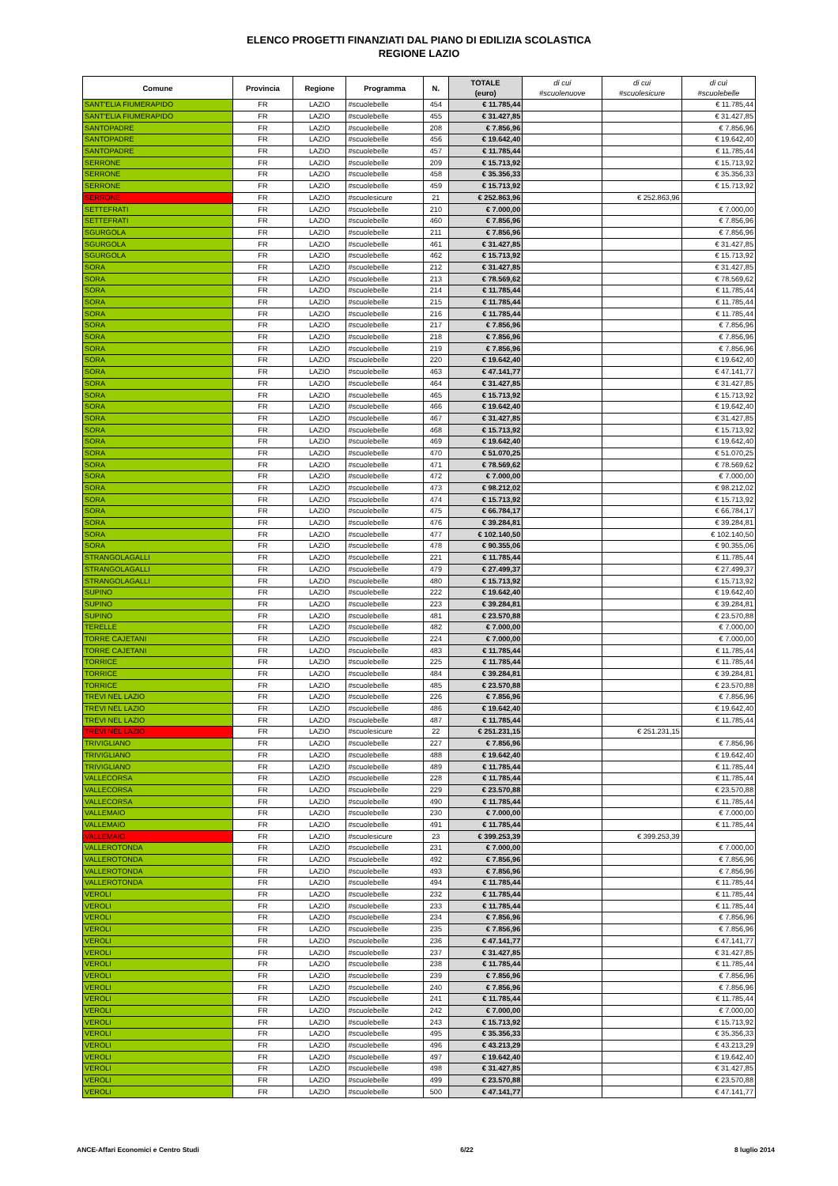ELENCO PROGETTI FINANZIATI DAL PIANO DI EDILIZIA SCOLASTICA
REGIONE LAZIO
| Comune | Provincia | Regione | Programma | N. | TOTALE (euro) | di cui #scuolenuove | di cui #scuolesicure | di cui #scuolebelle |
| --- | --- | --- | --- | --- | --- | --- | --- | --- |
| SANT'ELIA FIUMERAPIDO | FR | LAZIO | #scuolebelle | 454 | € 11.785,44 | | | € 11.785,44 |
| SANT'ELIA FIUMERAPIDO | FR | LAZIO | #scuolebelle | 455 | € 31.427,85 | | | € 31.427,85 |
| SANTOPADRE | FR | LAZIO | #scuolebelle | 208 | € 7.856,96 | | | € 7.856,96 |
| SANTOPADRE | FR | LAZIO | #scuolebelle | 456 | € 19.642,40 | | | € 19.642,40 |
| SANTOPADRE | FR | LAZIO | #scuolebelle | 457 | € 11.785,44 | | | € 11.785,44 |
| SERRONE | FR | LAZIO | #scuolebelle | 209 | € 15.713,92 | | | € 15.713,92 |
| SERRONE | FR | LAZIO | #scuolebelle | 458 | € 35.356,33 | | | € 35.356,33 |
| SERRONE | FR | LAZIO | #scuolebelle | 459 | € 15.713,92 | | | € 15.713,92 |
| SERRONE | FR | LAZIO | #scuolesicure | 21 | € 252.863,96 | | € 252.863,96 | |
| SETTEFRATI | FR | LAZIO | #scuolebelle | 210 | € 7.000,00 | | | € 7.000,00 |
| SETTEFRATI | FR | LAZIO | #scuolebelle | 460 | € 7.856,96 | | | € 7.856,96 |
| SGURGOLA | FR | LAZIO | #scuolebelle | 211 | € 7.856,96 | | | € 7.856,96 |
| SGURGOLA | FR | LAZIO | #scuolebelle | 461 | € 31.427,85 | | | € 31.427,85 |
| SGURGOLA | FR | LAZIO | #scuolebelle | 462 | € 15.713,92 | | | € 15.713,92 |
| SORA | FR | LAZIO | #scuolebelle | 212 | € 31.427,85 | | | € 31.427,85 |
| SORA | FR | LAZIO | #scuolebelle | 213 | € 78.569,62 | | | € 78.569,62 |
| SORA | FR | LAZIO | #scuolebelle | 214 | € 11.785,44 | | | € 11.785,44 |
| SORA | FR | LAZIO | #scuolebelle | 215 | € 11.785,44 | | | € 11.785,44 |
| SORA | FR | LAZIO | #scuolebelle | 216 | € 11.785,44 | | | € 11.785,44 |
| SORA | FR | LAZIO | #scuolebelle | 217 | € 7.856,96 | | | € 7.856,96 |
| SORA | FR | LAZIO | #scuolebelle | 218 | € 7.856,96 | | | € 7.856,96 |
| SORA | FR | LAZIO | #scuolebelle | 219 | € 7.856,96 | | | € 7.856,96 |
| SORA | FR | LAZIO | #scuolebelle | 220 | € 19.642,40 | | | € 19.642,40 |
| SORA | FR | LAZIO | #scuolebelle | 463 | € 47.141,77 | | | € 47.141,77 |
| SORA | FR | LAZIO | #scuolebelle | 464 | € 31.427,85 | | | € 31.427,85 |
| SORA | FR | LAZIO | #scuolebelle | 465 | € 15.713,92 | | | € 15.713,92 |
| SORA | FR | LAZIO | #scuolebelle | 466 | € 19.642,40 | | | € 19.642,40 |
| SORA | FR | LAZIO | #scuolebelle | 467 | € 31.427,85 | | | € 31.427,85 |
| SORA | FR | LAZIO | #scuolebelle | 468 | € 15.713,92 | | | € 15.713,92 |
| SORA | FR | LAZIO | #scuolebelle | 469 | € 19.642,40 | | | € 19.642,40 |
| SORA | FR | LAZIO | #scuolebelle | 470 | € 51.070,25 | | | € 51.070,25 |
| SORA | FR | LAZIO | #scuolebelle | 471 | € 78.569,62 | | | € 78.569,62 |
| SORA | FR | LAZIO | #scuolebelle | 472 | € 7.000,00 | | | € 7.000,00 |
| SORA | FR | LAZIO | #scuolebelle | 473 | € 98.212,02 | | | € 98.212,02 |
| SORA | FR | LAZIO | #scuolebelle | 474 | € 15.713,92 | | | € 15.713,92 |
| SORA | FR | LAZIO | #scuolebelle | 475 | € 66.784,17 | | | € 66.784,17 |
| SORA | FR | LAZIO | #scuolebelle | 476 | € 39.284,81 | | | € 39.284,81 |
| SORA | FR | LAZIO | #scuolebelle | 477 | € 102.140,50 | | | € 102.140,50 |
| SORA | FR | LAZIO | #scuolebelle | 478 | € 90.355,06 | | | € 90.355,06 |
| STRANGOLAGALLI | FR | LAZIO | #scuolebelle | 221 | € 11.785,44 | | | € 11.785,44 |
| STRANGOLAGALLI | FR | LAZIO | #scuolebelle | 479 | € 27.499,37 | | | € 27.499,37 |
| STRANGOLAGALLI | FR | LAZIO | #scuolebelle | 480 | € 15.713,92 | | | € 15.713,92 |
| SUPINO | FR | LAZIO | #scuolebelle | 222 | € 19.642,40 | | | € 19.642,40 |
| SUPINO | FR | LAZIO | #scuolebelle | 223 | € 39.284,81 | | | € 39.284,81 |
| SUPINO | FR | LAZIO | #scuolebelle | 481 | € 23.570,88 | | | € 23.570,88 |
| TERELLE | FR | LAZIO | #scuolebelle | 482 | € 7.000,00 | | | € 7.000,00 |
| TORRE CAJETANI | FR | LAZIO | #scuolebelle | 224 | € 7.000,00 | | | € 7.000,00 |
| TORRE CAJETANI | FR | LAZIO | #scuolebelle | 483 | € 11.785,44 | | | € 11.785,44 |
| TORRICE | FR | LAZIO | #scuolebelle | 225 | € 11.785,44 | | | € 11.785,44 |
| TORRICE | FR | LAZIO | #scuolebelle | 484 | € 39.284,81 | | | € 39.284,81 |
| TORRICE | FR | LAZIO | #scuolebelle | 485 | € 23.570,88 | | | € 23.570,88 |
| TREVI NEL LAZIO | FR | LAZIO | #scuolebelle | 226 | € 7.856,96 | | | € 7.856,96 |
| TREVI NEL LAZIO | FR | LAZIO | #scuolebelle | 486 | € 19.642,40 | | | € 19.642,40 |
| TREVI NEL LAZIO | FR | LAZIO | #scuolebelle | 487 | € 11.785,44 | | | € 11.785,44 |
| TREVI NEL LAZIO | FR | LAZIO | #scuolesicure | 22 | € 251.231,15 | | € 251.231,15 | |
| TRIVIGLIANO | FR | LAZIO | #scuolebelle | 227 | € 7.856,96 | | | € 7.856,96 |
| TRIVIGLIANO | FR | LAZIO | #scuolebelle | 488 | € 19.642,40 | | | € 19.642,40 |
| TRIVIGLIANO | FR | LAZIO | #scuolebelle | 489 | € 11.785,44 | | | € 11.785,44 |
| VALLECORSA | FR | LAZIO | #scuolebelle | 228 | € 11.785,44 | | | € 11.785,44 |
| VALLECORSA | FR | LAZIO | #scuolebelle | 229 | € 23.570,88 | | | € 23.570,88 |
| VALLECORSA | FR | LAZIO | #scuolebelle | 490 | € 11.785,44 | | | € 11.785,44 |
| VALLEMAIO | FR | LAZIO | #scuolebelle | 230 | € 7.000,00 | | | € 7.000,00 |
| VALLEMAIO | FR | LAZIO | #scuolebelle | 491 | € 11.785,44 | | | € 11.785,44 |
| VALLEMAIO | FR | LAZIO | #scuolesicure | 23 | € 399.253,39 | | € 399.253,39 | |
| VALLEROTONDA | FR | LAZIO | #scuolebelle | 231 | € 7.000,00 | | | € 7.000,00 |
| VALLEROTONDA | FR | LAZIO | #scuolebelle | 492 | € 7.856,96 | | | € 7.856,96 |
| VALLEROTONDA | FR | LAZIO | #scuolebelle | 493 | € 7.856,96 | | | € 7.856,96 |
| VALLEROTONDA | FR | LAZIO | #scuolebelle | 494 | € 11.785,44 | | | € 11.785,44 |
| VEROLI | FR | LAZIO | #scuolebelle | 232 | € 11.785,44 | | | € 11.785,44 |
| VEROLI | FR | LAZIO | #scuolebelle | 233 | € 11.785,44 | | | € 11.785,44 |
| VEROLI | FR | LAZIO | #scuolebelle | 234 | € 7.856,96 | | | € 7.856,96 |
| VEROLI | FR | LAZIO | #scuolebelle | 235 | € 7.856,96 | | | € 7.856,96 |
| VEROLI | FR | LAZIO | #scuolebelle | 236 | € 47.141,77 | | | € 47.141,77 |
| VEROLI | FR | LAZIO | #scuolebelle | 237 | € 31.427,85 | | | € 31.427,85 |
| VEROLI | FR | LAZIO | #scuolebelle | 238 | € 11.785,44 | | | € 11.785,44 |
| VEROLI | FR | LAZIO | #scuolebelle | 239 | € 7.856,96 | | | € 7.856,96 |
| VEROLI | FR | LAZIO | #scuolebelle | 240 | € 7.856,96 | | | € 7.856,96 |
| VEROLI | FR | LAZIO | #scuolebelle | 241 | € 11.785,44 | | | € 11.785,44 |
| VEROLI | FR | LAZIO | #scuolebelle | 242 | € 7.000,00 | | | € 7.000,00 |
| VEROLI | FR | LAZIO | #scuolebelle | 243 | € 15.713,92 | | | € 15.713,92 |
| VEROLI | FR | LAZIO | #scuolebelle | 495 | € 35.356,33 | | | € 35.356,33 |
| VEROLI | FR | LAZIO | #scuolebelle | 496 | € 43.213,29 | | | € 43.213,29 |
| VEROLI | FR | LAZIO | #scuolebelle | 497 | € 19.642,40 | | | € 19.642,40 |
| VEROLI | FR | LAZIO | #scuolebelle | 498 | € 31.427,85 | | | € 31.427,85 |
| VEROLI | FR | LAZIO | #scuolebelle | 499 | € 23.570,88 | | | € 23.570,88 |
| VEROLI | FR | LAZIO | #scuolebelle | 500 | € 47.141,77 | | | € 47.141,77 |
ANCE-Affari Economici e Centro Studi 6/22 8 luglio 2014